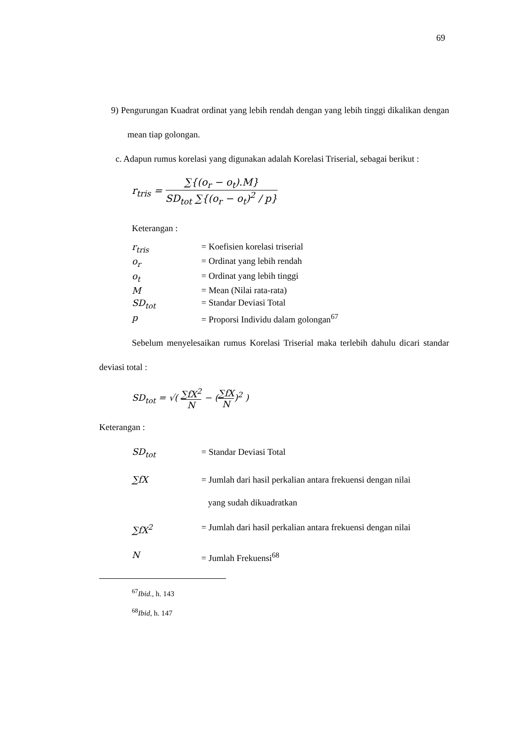69
9) Pengurungan Kuadrat ordinat yang lebih rendah dengan yang lebih tinggi dikalikan dengan mean tiap golongan.
c. Adapun rumus korelasi yang digunakan adalah Korelasi Triserial, sebagai berikut :
r<sub>tris</sub> = ∑{(o<sub>r</sub> − o<sub>t</sub>).M} SD<sub>tot</sub> ∑{(o<sub>r</sub> − o<sub>t</sub>)<sup>2</sup> / p}
Keterangan :
| r<sub>tris</sub> | = Koefisien korelasi triserial |
| o<sub>r</sub> | = Ordinat yang lebih rendah |
| o<sub>t</sub> | = Ordinat yang lebih tinggi |
| M | = Mean (Nilai rata-rata) |
| SD<sub>tot</sub> | = Standar Deviasi Total |
| p | = Proporsi Individu dalam golongan<sup>67</sup> |
Sebelum menyelesaikan rumus Korelasi Triserial maka terlebih dahulu dicari standar deviasi total :
SD<sub>tot</sub> = √( ∑fX<sup>2</sup> N − (∑fX N)<sup>2</sup> )
Keterangan :
| SD<sub>tot</sub> | = Standar Deviasi Total |
| ∑fX | = Jumlah dari hasil perkalian antara frekuensi dengan nilai yang sudah dikuadratkan |
| ∑fX<sup>2</sup> | = Jumlah dari hasil perkalian antara frekuensi dengan nilai |
| N | = Jumlah Frekuensi<sup>68</sup> |
<sup>67</sup> Ibid., h. 143
<sup>68</sup> Ibid, h. 147